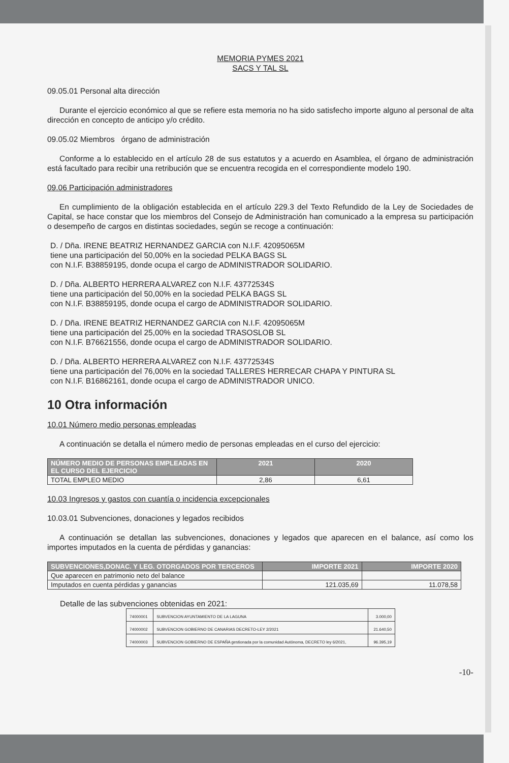MEMORIA PYMES 2021
SACS Y TAL SL
09.05.01 Personal alta dirección
Durante el ejercicio económico al que se refiere esta memoria no ha sido satisfecho importe alguno al personal de alta dirección en concepto de anticipo y/o crédito.
09.05.02 Miembros órgano de administración
Conforme a lo establecido en el artículo 28 de sus estatutos y a acuerdo en Asamblea, el órgano de administración está facultado para recibir una retribución que se encuentra recogida en el correspondiente modelo 190.
09.06 Participación administradores
En cumplimiento de la obligación establecida en el artículo 229.3 del Texto Refundido de la Ley de Sociedades de Capital, se hace constar que los miembros del Consejo de Administración han comunicado a la empresa su participación o desempeño de cargos en distintas sociedades, según se recoge a continuación:
D. / Dña. IRENE BEATRIZ HERNANDEZ GARCIA con N.I.F. 42095065M
tiene una participación del 50,00% en la sociedad PELKA BAGS SL
con N.I.F. B38859195, donde ocupa el cargo de ADMINISTRADOR SOLIDARIO.
D. / Dña. ALBERTO HERRERA ALVAREZ con N.I.F. 43772534S
tiene una participación del 50,00% en la sociedad PELKA BAGS SL
con N.I.F. B38859195, donde ocupa el cargo de ADMINISTRADOR SOLIDARIO.
D. / Dña. IRENE BEATRIZ HERNANDEZ GARCIA con N.I.F. 42095065M
tiene una participación del 25,00% en la sociedad TRASOSLOB SL
con N.I.F. B76621556, donde ocupa el cargo de ADMINISTRADOR SOLIDARIO.
D. / Dña. ALBERTO HERRERA ALVAREZ con N.I.F. 43772534S
tiene una participación del 76,00% en la sociedad TALLERES HERRECAR CHAPA Y PINTURA SL
con N.I.F. B16862161, donde ocupa el cargo de ADMINISTRADOR UNICO.
10 Otra información
10.01 Número medio personas empleadas
A continuación se detalla el número medio de personas empleadas en el curso del ejercicio:
| NÚMERO MEDIO DE PERSONAS EMPLEADAS EN EL CURSO DEL EJERCICIO | 2021 | 2020 |
| --- | --- | --- |
| TOTAL EMPLEO MEDIO | 2,86 | 6,61 |
10.03 Ingresos y gastos con cuantía o incidencia excepcionales
10.03.01 Subvenciones, donaciones y legados recibidos
A continuación se detallan las subvenciones, donaciones y legados que aparecen en el balance, así como los importes imputados en la cuenta de pérdidas y ganancias:
| SUBVENCIONES,DONAC. Y LEG. OTORGADOS POR TERCEROS | IMPORTE 2021 | IMPORTE 2020 |
| --- | --- | --- |
| Que aparecen en patrimonio neto del balance | | |
| Imputados en cuenta pérdidas y ganancias | 121.035,69 | 11.078,58 |
Detalle de las subvenciones obtenidas en 2021:
| 74000001 | SUBVENCION AYUNTAMIENTO DE LA LAGUNA | 3.000,00 |
| 74000002 | SUBVENCION GOBIERNO DE CANARIAS DECRETO-LEY 2/2021 | 21.640,50 |
| 74000003 | SUBVENCION GOBIERNO DE ESPAÑA gestionada por la comunidad Autónoma, DECRETO ley 6/2021, | 96.395,19 |
-10-